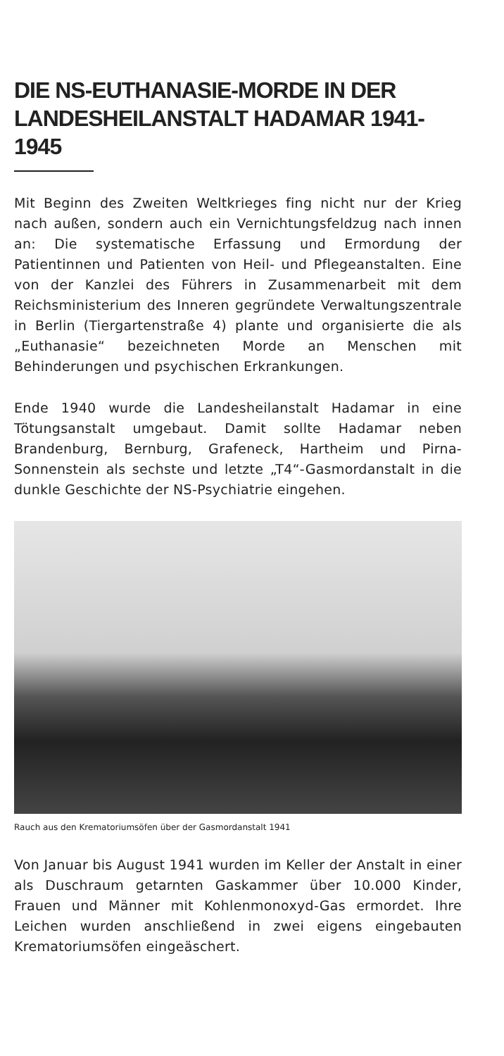DIE NS-EUTHANASIE-MORDE IN DER LANDESHEILANSTALT HADAMAR 1941-1945
Mit Beginn des Zweiten Weltkrieges fing nicht nur der Krieg nach außen, sondern auch ein Vernichtungsfeldzug nach innen an: Die systematische Erfassung und Ermordung der Patientinnen und Patienten von Heil- und Pflegeanstalten. Eine von der Kanzlei des Führers in Zusammenarbeit mit dem Reichsministerium des Inneren gegründete Verwaltungszentrale in Berlin (Tiergartenstraße 4) plante und organisierte die als „Euthanasie“ bezeichneten Morde an Menschen mit Behinderungen und psychischen Erkrankungen.
Ende 1940 wurde die Landesheilanstalt Hadamar in eine Tötungsanstalt umgebaut. Damit sollte Hadamar neben Brandenburg, Bernburg, Grafeneck, Hartheim und Pirna-Sonnenstein als sechste und letzte „T4“-Gasmordanstalt in die dunkle Geschichte der NS-Psychiatrie eingehen.
Rauch aus den Krematoriumsöfen über der Gasmordanstalt 1941
Von Januar bis August 1941 wurden im Keller der Anstalt in einer als Duschraum getarnten Gaskammer über 10.000 Kinder, Frauen und Männer mit Kohlenmonoxyd-Gas ermordet. Ihre Leichen wurden anschließend in zwei eigens eingebauten Krematoriumsöfen eingeäschert.